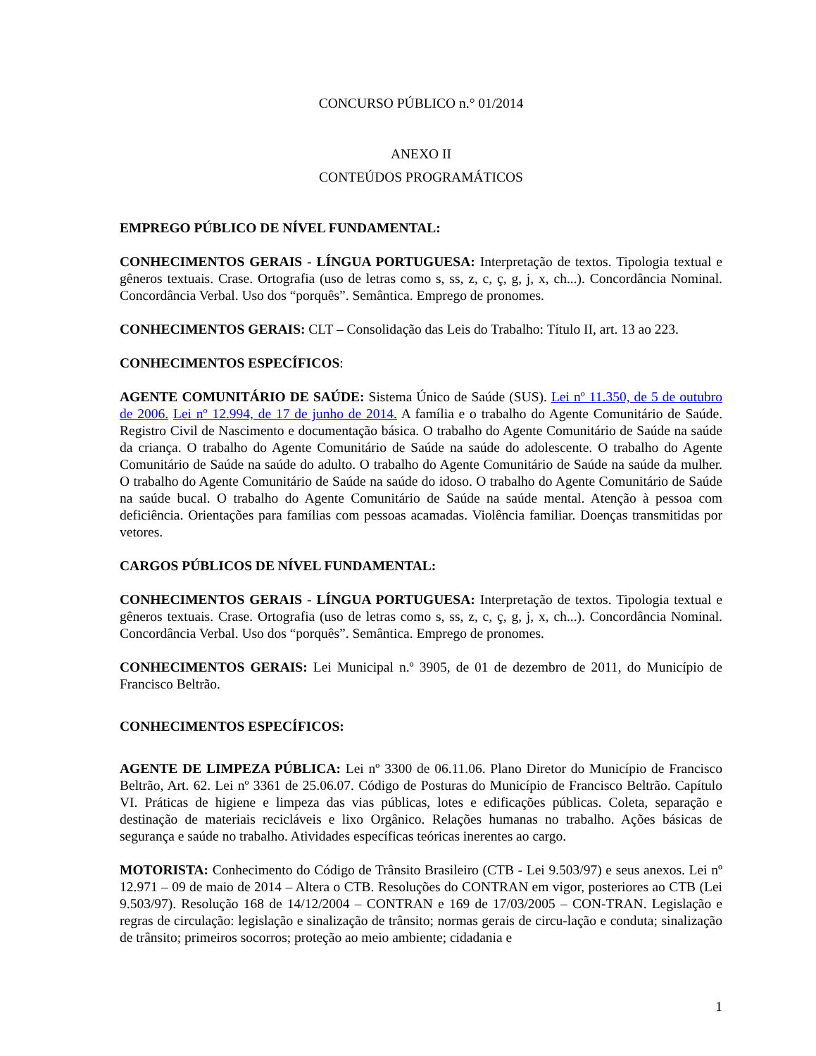CONCURSO PÚBLICO n.° 01/2014
ANEXO II
CONTEÚDOS PROGRAMÁTICOS
EMPREGO PÚBLICO DE NÍVEL FUNDAMENTAL:
CONHECIMENTOS GERAIS - LÍNGUA PORTUGUESA: Interpretação de textos. Tipologia textual e gêneros textuais. Crase. Ortografia (uso de letras como s, ss, z, c, ç, g, j, x, ch...). Concordância Nominal. Concordância Verbal. Uso dos “porquês”. Semântica. Emprego de pronomes.
CONHECIMENTOS GERAIS: CLT – Consolidação das Leis do Trabalho: Título II, art. 13 ao 223.
CONHECIMENTOS ESPECÍFICOS:
AGENTE COMUNITÁRIO DE SAÚDE: Sistema Único de Saúde (SUS). Lei nº 11.350, de 5 de outubro de 2006. Lei nº 12.994, de 17 de junho de 2014. A família e o trabalho do Agente Comunitário de Saúde. Registro Civil de Nascimento e documentação básica. O trabalho do Agente Comunitário de Saúde na saúde da criança. O trabalho do Agente Comunitário de Saúde na saúde do adolescente. O trabalho do Agente Comunitário de Saúde na saúde do adulto. O trabalho do Agente Comunitário de Saúde na saúde da mulher. O trabalho do Agente Comunitário de Saúde na saúde do idoso. O trabalho do Agente Comunitário de Saúde na saúde bucal. O trabalho do Agente Comunitário de Saúde na saúde mental. Atenção à pessoa com deficiência. Orientações para famílias com pessoas acamadas. Violência familiar. Doenças transmitidas por vetores.
CARGOS PÚBLICOS DE NÍVEL FUNDAMENTAL:
CONHECIMENTOS GERAIS - LÍNGUA PORTUGUESA: Interpretação de textos. Tipologia textual e gêneros textuais. Crase. Ortografia (uso de letras como s, ss, z, c, ç, g, j, x, ch...). Concordância Nominal. Concordância Verbal. Uso dos “porquês”. Semântica. Emprego de pronomes.
CONHECIMENTOS GERAIS: Lei Municipal n.º 3905, de 01 de dezembro de 2011, do Município de Francisco Beltrão.
CONHECIMENTOS ESPECÍFICOS:
AGENTE DE LIMPEZA PÚBLICA: Lei nº 3300 de 06.11.06. Plano Diretor do Município de Francisco Beltrão, Art. 62. Lei nº 3361 de 25.06.07. Código de Posturas do Município de Francisco Beltrão. Capítulo VI. Práticas de higiene e limpeza das vias públicas, lotes e edificações públicas. Coleta, separação e destinação de materiais recicláveis e lixo Orgânico. Relações humanas no trabalho. Ações básicas de segurança e saúde no trabalho. Atividades específicas teóricas inerentes ao cargo.
MOTORISTA: Conhecimento do Código de Trânsito Brasileiro (CTB - Lei 9.503/97) e seus anexos. Lei nº 12.971 – 09 de maio de 2014 – Altera o CTB. Resoluções do CONTRAN em vigor, posteriores ao CTB (Lei 9.503/97). Resolução 168 de 14/12/2004 – CONTRAN e 169 de 17/03/2005 – CON-TRAN. Legislação e regras de circulação: legislação e sinalização de trânsito; normas gerais de circu-lação e conduta; sinalização de trânsito; primeiros socorros; proteção ao meio ambiente; cidadania e
1